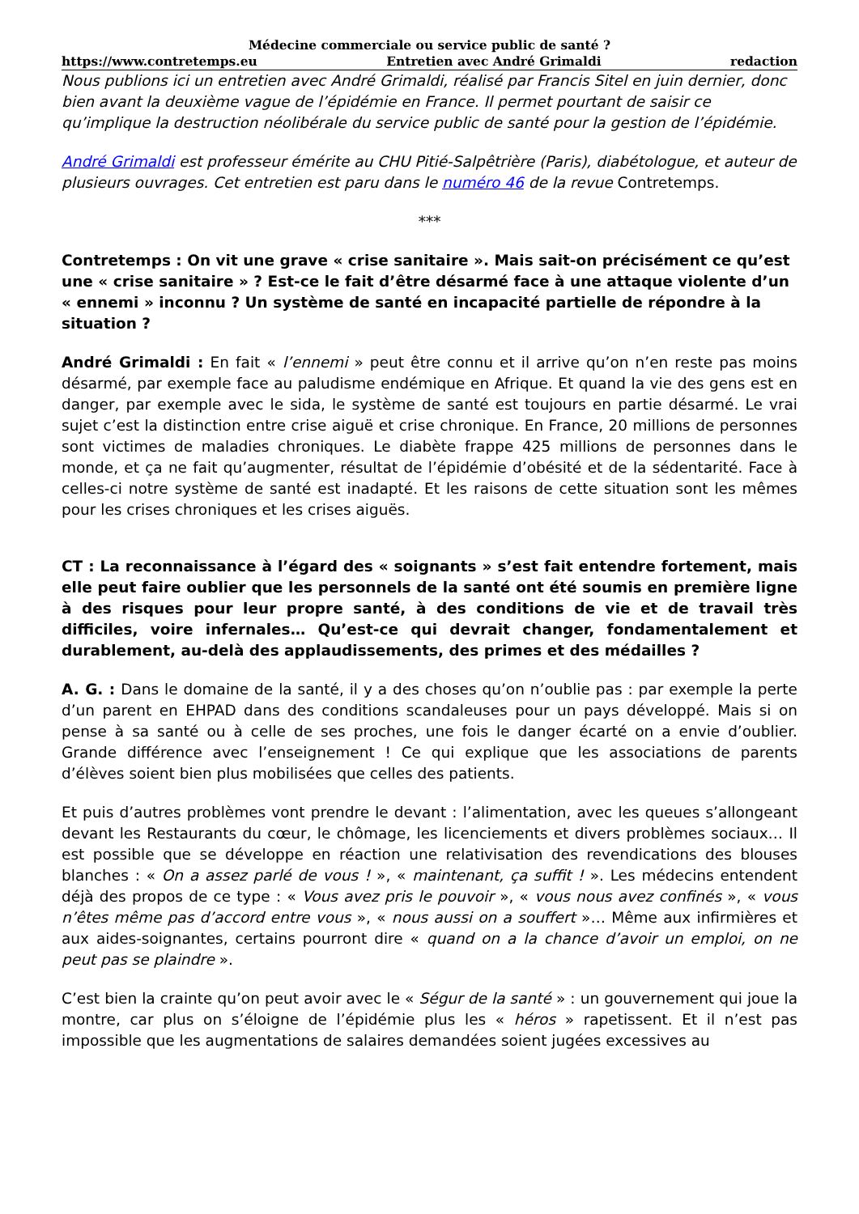Médecine commerciale ou service public de santé ?
https://www.contretemps.eu Entretien avec André Grimaldi redaction
Nous publions ici un entretien avec André Grimaldi, réalisé par Francis Sitel en juin dernier, donc bien avant la deuxième vague de l’épidémie en France. Il permet pourtant de saisir ce qu’implique la destruction néolibérale du service public de santé pour la gestion de l’épidémie.
André Grimaldi est professeur émérite au CHU Pitié-Salpêtrière (Paris), diabétologue, et auteur de plusieurs ouvrages. Cet entretien est paru dans le numéro 46 de la revue Contretemps.
***
Contretemps : On vit une grave « crise sanitaire ». Mais sait-on précisément ce qu’est une « crise sanitaire » ? Est-ce le fait d’être désarmé face à une attaque violente d’un « ennemi » inconnu ? Un système de santé en incapacité partielle de répondre à la situation ?
André Grimaldi : En fait « l’ennemi » peut être connu et il arrive qu’on n’en reste pas moins désarmé, par exemple face au paludisme endémique en Afrique. Et quand la vie des gens est en danger, par exemple avec le sida, le système de santé est toujours en partie désarmé. Le vrai sujet c’est la distinction entre crise aiguë et crise chronique. En France, 20 millions de personnes sont victimes de maladies chroniques. Le diabète frappe 425 millions de personnes dans le monde, et ça ne fait qu’augmenter, résultat de l’épidémie d’obésité et de la sédentarité. Face à celles-ci notre système de santé est inadapté. Et les raisons de cette situation sont les mêmes pour les crises chroniques et les crises aiguës.
CT : La reconnaissance à l’égard des « soignants » s’est fait entendre fortement, mais elle peut faire oublier que les personnels de la santé ont été soumis en première ligne à des risques pour leur propre santé, à des conditions de vie et de travail très difficiles, voire infernales… Qu’est-ce qui devrait changer, fondamentalement et durablement, au-delà des applaudissements, des primes et des médailles ?
A. G. : Dans le domaine de la santé, il y a des choses qu’on n’oublie pas : par exemple la perte d’un parent en EHPAD dans des conditions scandaleuses pour un pays développé. Mais si on pense à sa santé ou à celle de ses proches, une fois le danger écarté on a envie d’oublier. Grande différence avec l’enseignement ! Ce qui explique que les associations de parents d’élèves soient bien plus mobilisées que celles des patients.
Et puis d’autres problèmes vont prendre le devant : l’alimentation, avec les queues s’allongeant devant les Restaurants du cœur, le chômage, les licenciements et divers problèmes sociaux… Il est possible que se développe en réaction une relativisation des revendications des blouses blanches : « On a assez parlé de vous ! », « maintenant, ça suffit ! ». Les médecins entendent déjà des propos de ce type : « Vous avez pris le pouvoir », « vous nous avez confinés », « vous n’êtes même pas d’accord entre vous », « nous aussi on a souffert »… Même aux infirmières et aux aides-soignantes, certains pourront dire « quand on a la chance d’avoir un emploi, on ne peut pas se plaindre ».
C’est bien la crainte qu’on peut avoir avec le « Ségur de la santé » : un gouvernement qui joue la montre, car plus on s’éloigne de l’épidémie plus les « héros » rapetissent. Et il n’est pas impossible que les augmentations de salaires demandées soient jugées excessives au